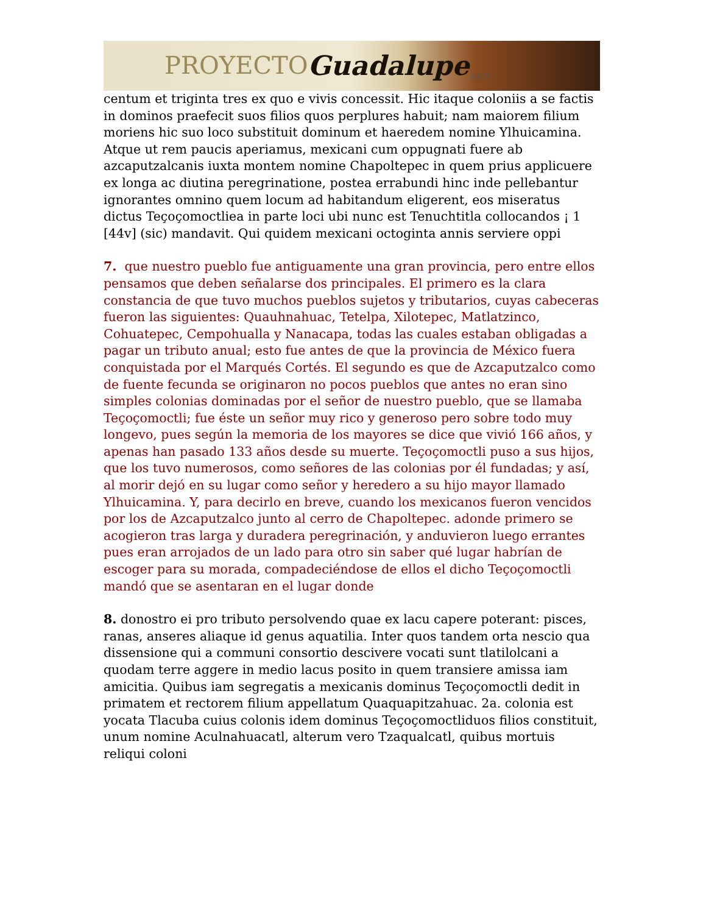PROYECTO Guadalupe.com
centum et triginta tres ex quo e vivis concessit. Hic itaque coloniis a se factis in dominos praefecit suos filios quos perplures habuit; nam maiorem filium moriens hic suo loco substituit dominum et haeredem nomine Ylhuicamina. Atque ut rem paucis aperiamus, mexicani cum oppugnati fuere ab azcaputzalcanis iuxta montem nomine Chapoltepec in quem prius applicuere ex longa ac diutina peregrinatione, postea errabundi hinc inde pellebantur ignorantes omnino quem locum ad habitandum eligerent, eos miseratus dictus Teçoçomoctliea in parte loci ubi nunc est Tenuchtitla collocandos ¡ 1 [44v] (sic) mandavit. Qui quidem mexicani octoginta annis serviere oppi
7. que nuestro pueblo fue antiguamente una gran provincia, pero entre ellos pensamos que deben señalarse dos principales. El primero es la clara constancia de que tuvo muchos pueblos sujetos y tributarios, cuyas cabeceras fueron las siguientes: Quauhnahuac, Tetelpa, Xilotepec, Matlatzinco, Cohuatepec, Cempohualla y Nanacapa, todas las cuales estaban obligadas a pagar un tributo anual; esto fue antes de que la provincia de México fuera conquistada por el Marqués Cortés. El segundo es que de Azcaputzalco como de fuente fecunda se originaron no pocos pueblos que antes no eran sino simples colonias dominadas por el señor de nuestro pueblo, que se llamaba Teçoçomoctli; fue éste un señor muy rico y generoso pero sobre todo muy longevo, pues según la memoria de los mayores se dice que vivió 166 años, y apenas han pasado 133 años desde su muerte. Teçoçomoctli puso a sus hijos, que los tuvo numerosos, como señores de las colonias por él fundadas; y así, al morir dejó en su lugar como señor y heredero a su hijo mayor llamado Ylhuicamina. Y, para decirlo en breve, cuando los mexicanos fueron vencidos por los de Azcaputzalco junto al cerro de Chapoltepec. adonde primero se acogieron tras larga y duradera peregrinación, y anduvieron luego errantes pues eran arrojados de un lado para otro sin saber qué lugar habrían de escoger para su morada, compadeciéndose de ellos el dicho Teçoçomoctli mandó que se asentaran en el lugar donde
8. donostro ei pro tributo persolvendo quae ex lacu capere poterant: pisces, ranas, anseres aliaque id genus aquatilia. Inter quos tandem orta nescio qua dissensione qui a communi consortio descivere vocati sunt tlatilolcani a quodam terre aggere in medio lacus posito in quem transiere amissa iam amicitia. Quibus iam segregatis a mexicanis dominus Teçoçomoctli dedit in primatem et rectorem filium appellatum Quaquapitzahuac. 2a. colonia est yocata Tlacuba cuius colonis idem dominus Teçoçomoctliduos filios constituit, unum nomine Aculnahuacatl, alterum vero Tzaqualcatl, quibus mortuis reliqui coloni